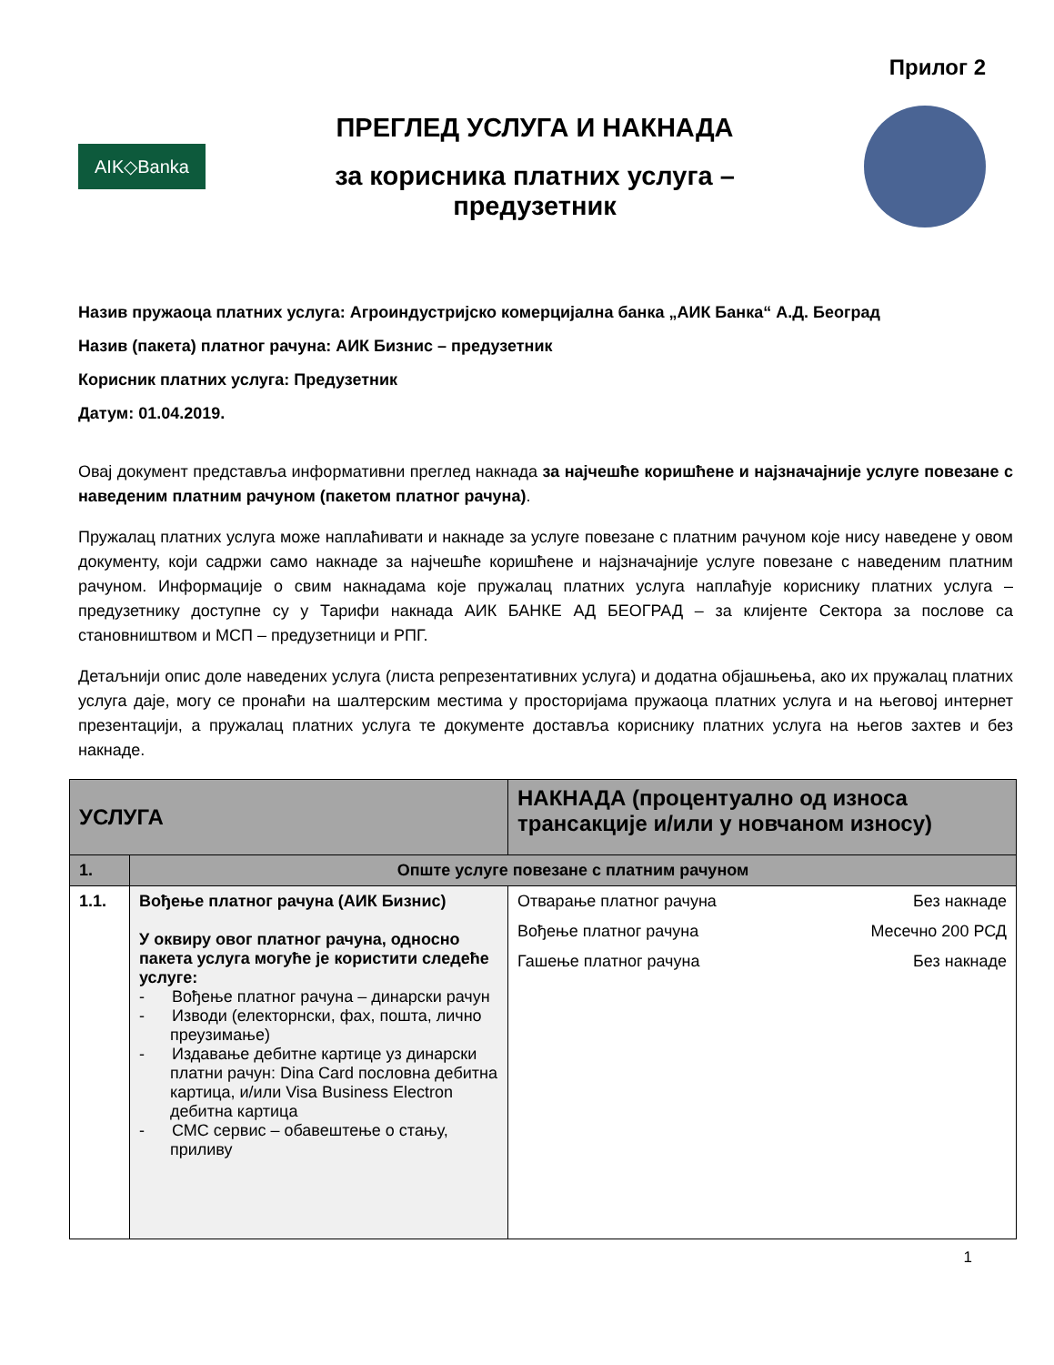Прилог 2
AIK◇Banka
ПРЕГЛЕД УСЛУГА И НАКНАДА
за корисника платних услуга –
предузетник
Назив пружаоца платних услуга: Агроиндустријско комерцијална банка „АИК Банка“ А.Д. Београд
Назив (пакета) платног рачуна: АИК Бизнис – предузетник
Корисник платних услуга: Предузетник
Датум: 01.04.2019.
Овај документ представља информативни преглед накнада за најчешће коришћене и најзначајније услуге повезане с наведеним платним рачуном (пакетом платног рачуна).
Пружалац платних услуга може наплаћивати и накнаде за услуге повезане с платним рачуном које нису наведене у овом документу, који садржи само накнаде за најчешће коришћене и најзначајније услуге повезане с наведеним платним рачуном. Информације о свим накнадама које пружалац платних услуга наплаћује кориснику платних услуга – предузетнику доступне су у Тарифи накнада АИК БАНКЕ АД БЕОГРАД – за клијенте Сектора за послове са становништвом и МСП – предузетници и РПГ.
Детаљнији опис доле наведених услуга (листа репрезентативних услуга) и додатна објашњења, ако их пружалац платних услуга даје, могу се пронаћи на шалтерским местима у просторијама пружаоца платних услуга и на његовој интернет презентацији, а пружалац платних услуга те документе доставља кориснику платних услуга на његов захтев и без накнаде.
| УСЛУГА | | НАКНАДА (процентуално од износа трансакције и/или у новчаном износу) |
| --- | --- | --- |
| 1. | Опште услуге повезане с платним рачуном | |
| 1.1. | Вођење платног рачуна (АИК Бизнис) У оквиру овог платног рачуна, односно пакета услуга могуће је користити следеће услуге: - Вођење платног рачуна – динарски рачун - Изводи (електорнски, фах, пошта, лично преузимање) - Издавање дебитне картице уз динарски платни рачун: Dina Card пословна дебитна картица, и/или Visa Business Electron дебитна картица - СМС сервис – обавештење о стању, приливу | Отварање платног рачуна Без накнаде Вођење платног рачуна Месечно 200 РСД Гашење платног рачуна Без накнаде |
1